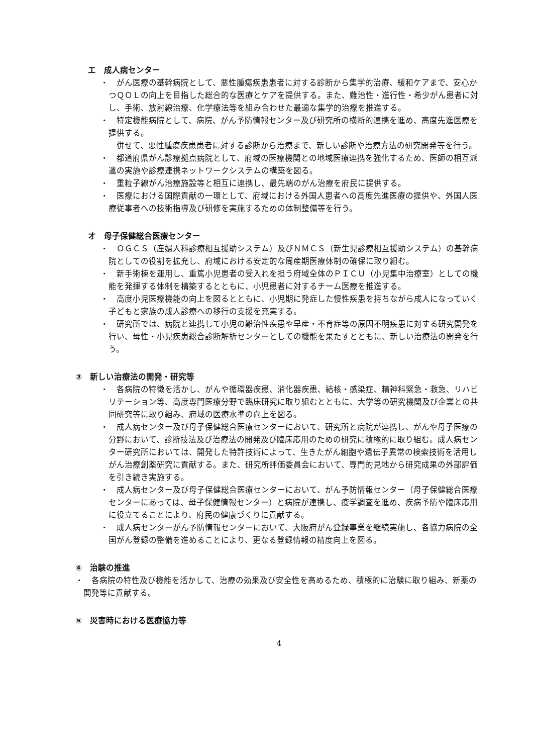エ　成人病センター
・　がん医療の基幹病院として、悪性腫瘍疾患患者に対する診断から集学的治療、緩和ケアまで、安心かつＱＯＬの向上を目指した総合的な医療とケアを提供する。また、難治性・進行性・希少がん患者に対し、手術、放射線治療、化学療法等を組み合わせた最適な集学的治療を推進する。
・　特定機能病院として、病院、がん予防情報センター及び研究所の横断的連携を進め、高度先進医療を提供する。
　併せて、悪性腫瘍疾患患者に対する診断から治療まで、新しい診断や治療方法の研究開発等を行う。
・　都道府県がん診療拠点病院として、府域の医療機関との地域医療連携を強化するため、医師の相互派遣の実施や診療連携ネットワークシステムの構築を図る。
・　重粒子線がん治療施設等と相互に連携し、最先端のがん治療を府民に提供する。
・　医療における国際貢献の一環として、府域における外国人患者への高度先進医療の提供や、外国人医療従事者への技術指導及び研修を実施するための体制整備等を行う。
オ　母子保健総合医療センター
・　ＯＧＣＳ（産婦人科診療相互援助システム）及びＮＭＣＳ（新生児診療相互援助システム）の基幹病院としての役割を拡充し、府域における安定的な周産期医療体制の確保に取り組む。
・　新手術棟を運用し、重篤小児患者の受入れを担う府域全体のＰＩＣＵ（小児集中治療室）としての機能を発揮する体制を構築するとともに、小児患者に対するチーム医療を推進する。
・　高度小児医療機能の向上を図るとともに、小児期に発症した慢性疾患を持ちながら成人になっていく子どもと家族の成人診療への移行の支援を充実する。
・　研究所では、病院と連携して小児の難治性疾患や早産・不育症等の原因不明疾患に対する研究開発を行い、母性・小児疾患総合診断解析センターとしての機能を果たすとともに、新しい治療法の開発を行う。
③　新しい治療法の開発・研究等
・　各病院の特徴を活かし、がんや循環器疾患、消化器疾患、結核・感染症、精神科緊急・救急、リハビリテーション等、高度専門医療分野で臨床研究に取り組むとともに、大学等の研究機関及び企業との共同研究等に取り組み、府域の医療水準の向上を図る。
・　成人病センター及び母子保健総合医療センターにおいて、研究所と病院が連携し、がんや母子医療の分野において、診断技法及び治療法の開発及び臨床応用のための研究に積極的に取り組む。成人病センター研究所においては、開発した特許技術によって、生きたがん細胞や遺伝子異常の検索技術を活用しがん治療創薬研究に貢献する。また、研究所評価委員会において、専門的見地から研究成果の外部評価を引き続き実施する。
・　成人病センター及び母子保健総合医療センターにおいて、がん予防情報センター（母子保健総合医療センターにあっては、母子保健情報センター）と病院が連携し、疫学調査を進め、疾病予防や臨床応用に役立てることにより、府民の健康づくりに貢献する。
・　成人病センターがん予防情報センターにおいて、大阪府がん登録事業を継続実施し、各協力病院の全国がん登録の整備を進めることにより、更なる登録情報の精度向上を図る。
④　治験の推進
・　各病院の特性及び機能を活かして、治療の効果及び安全性を高めるため、積極的に治験に取り組み、新薬の開発等に貢献する。
⑤　災害時における医療協力等
4